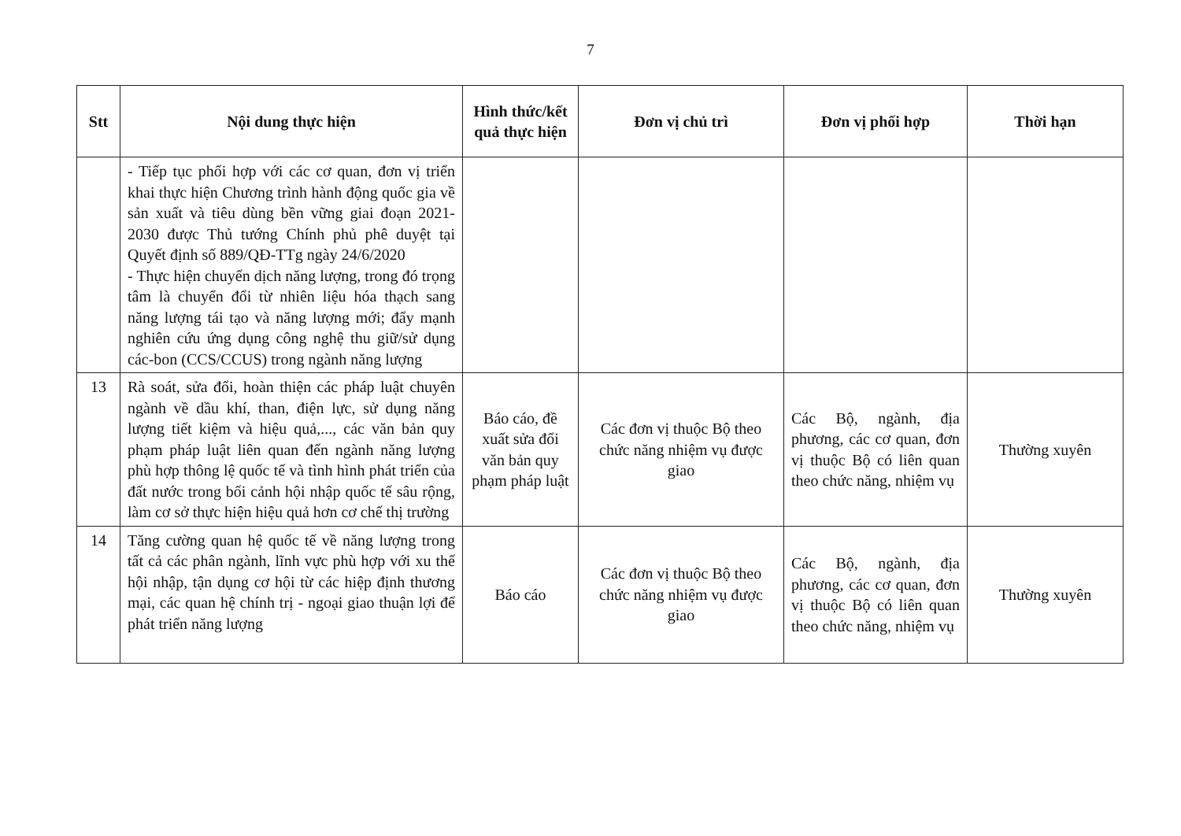7
| Stt | Nội dung thực hiện | Hình thức/kết quả thực hiện | Đơn vị chủ trì | Đơn vị phối hợp | Thời hạn |
| --- | --- | --- | --- | --- | --- |
| | - Tiếp tục phối hợp với các cơ quan, đơn vị triển khai thực hiện Chương trình hành động quốc gia về sản xuất và tiêu dùng bền vững giai đoạn 2021-2030 được Thủ tướng Chính phủ phê duyệt tại Quyết định số 889/QĐ-TTg ngày 24/6/2020 - Thực hiện chuyển dịch năng lượng, trong đó trọng tâm là chuyển đổi từ nhiên liệu hóa thạch sang năng lượng tái tạo và năng lượng mới; đẩy mạnh nghiên cứu ứng dụng công nghệ thu giữ/sử dụng các-bon (CCS/CCUS) trong ngành năng lượng | | | | |
| 13 | Rà soát, sửa đổi, hoàn thiện các pháp luật chuyên ngành về dầu khí, than, điện lực, sử dụng năng lượng tiết kiệm và hiệu quả,..., các văn bản quy phạm pháp luật liên quan đến ngành năng lượng phù hợp thông lệ quốc tế và tình hình phát triển của đất nước trong bối cảnh hội nhập quốc tế sâu rộng, làm cơ sở thực hiện hiệu quả hơn cơ chế thị trường | Báo cáo, đề xuất sửa đổi văn bản quy phạm pháp luật | Các đơn vị thuộc Bộ theo chức năng nhiệm vụ được giao | Các Bộ, ngành, địa phương, các cơ quan, đơn vị thuộc Bộ có liên quan theo chức năng, nhiệm vụ | Thường xuyên |
| 14 | Tăng cường quan hệ quốc tế về năng lượng trong tất cả các phân ngành, lĩnh vực phù hợp với xu thế hội nhập, tận dụng cơ hội từ các hiệp định thương mại, các quan hệ chính trị - ngoại giao thuận lợi để phát triển năng lượng | Báo cáo | Các đơn vị thuộc Bộ theo chức năng nhiệm vụ được giao | Các Bộ, ngành, địa phương, các cơ quan, đơn vị thuộc Bộ có liên quan theo chức năng, nhiệm vụ | Thường xuyên |